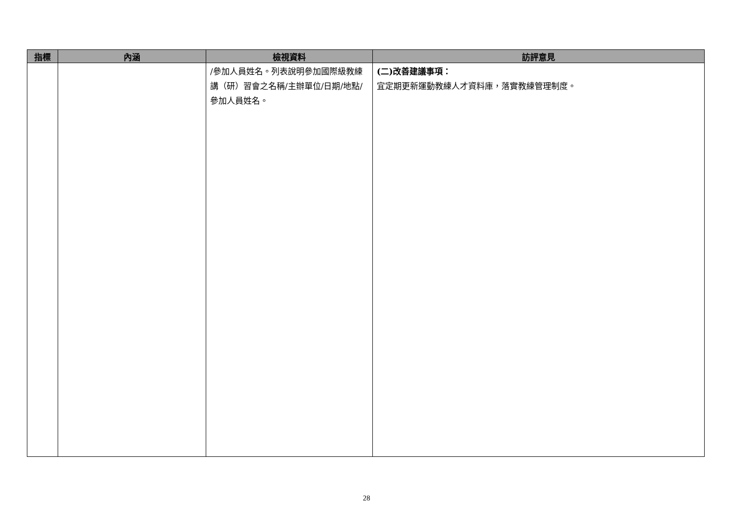| 指標 | 內涵 | 檢視資料 | 訪評意見 |
| --- | --- | --- | --- |
| | | /參加人員姓名。列表說明參加國際級教練講（研）習會之名稱/主辦單位/日期/地點/參加人員姓名。 | (二)改善建議事項： 宜定期更新運動教練人才資料庫，落實教練管理制度。 |
28